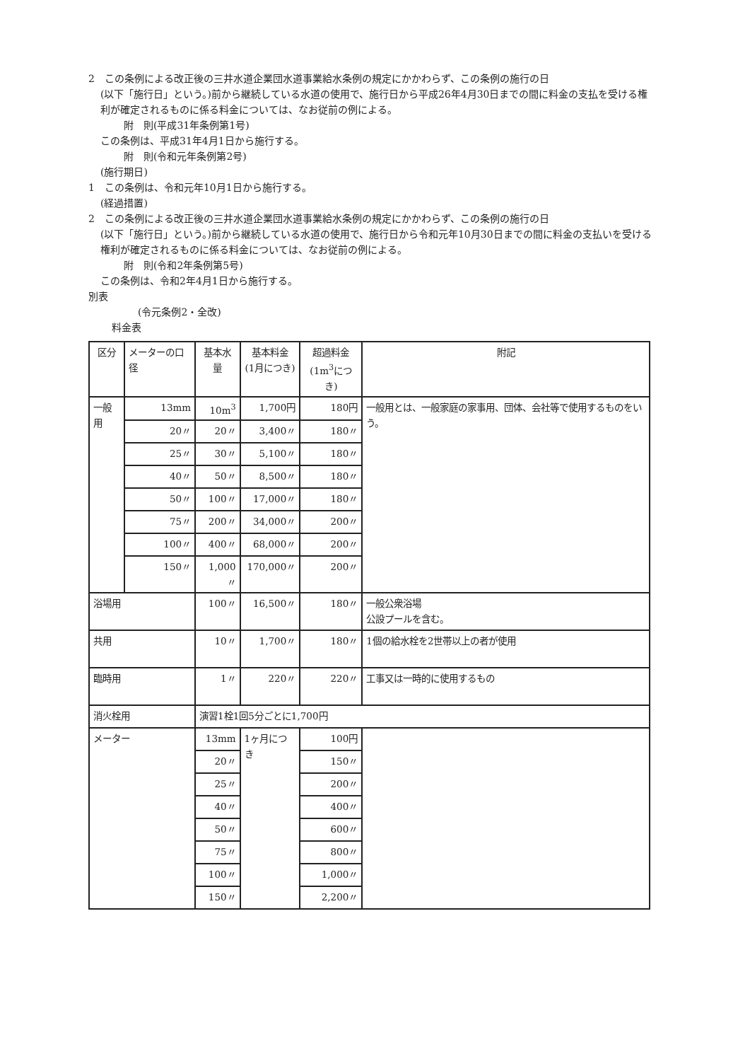2　この条例による改正後の三井水道企業団水道事業給水条例の規定にかかわらず、この条例の施行の日
(以下「施行日」という。)前から継続している水道の使用で、施行日から平成26年4月30日までの間に料金の支払を受ける権利が確定されるものに係る料金については、なお従前の例による。
附　則(平成31年条例第1号)
この条例は、平成31年4月1日から施行する。
附　則(令和元年条例第2号)
(施行期日)
1　この条例は、令和元年10月1日から施行する。
(経過措置)
2　この条例による改正後の三井水道企業団水道事業給水条例の規定にかかわらず、この条例の施行の日
(以下「施行日」という。)前から継続している水道の使用で、施行日から令和元年10月30日までの間に料金の支払いを受ける権利が確定されるものに係る料金については、なお従前の例による。
附　則(令和2年条例第5号)
この条例は、令和2年4月1日から施行する。
別表
(令元条例2・全改)
料金表
| 区分 | メーターの口径 | 基本水量 | 基本料金 (1月につき) | 超過料金 (1m<sup>3</sup>につき) | 附記 |
| 一般用 | 13mm | 10m<sup>3</sup> | 1,700円 | 180円 | 一般用とは、一般家庭の家事用、団体、会社等で使用するものをいう。 |
| | 20〃 | 20〃 | 3,400〃 | 180〃 | |
| | 25〃 | 30〃 | 5,100〃 | 180〃 | |
| | 40〃 | 50〃 | 8,500〃 | 180〃 | |
| | 50〃 | 100〃 | 17,000〃 | 180〃 | |
| | 75〃 | 200〃 | 34,000〃 | 200〃 | |
| | 100〃 | 400〃 | 68,000〃 | 200〃 | |
| | 150〃 | 1,000〃 | 170,000〃 | 200〃 | |
| 浴場用 | | 100〃 | 16,500〃 | 180〃 | 一般公衆浴場 公設プールを含む。 |
| 共用 | | 10〃 | 1,700〃 | 180〃 | 1個の給水栓を2世帯以上の者が使用 |
| 臨時用 | | 1〃 | 220〃 | 220〃 | 工事又は一時的に使用するもの |
| 消火栓用 | | 演習1栓1回5分ごとに1,700円 | | | |
| メーター | | 13mm | 1ヶ月につき | 100円 | |
| | | 20〃 | | 150〃 | |
| | | 25〃 | | 200〃 | |
| | | 40〃 | | 400〃 | |
| | | 50〃 | | 600〃 | |
| | | 75〃 | | 800〃 | |
| | | 100〃 | | 1,000〃 | |
| | | 150〃 | | 2,200〃 | |